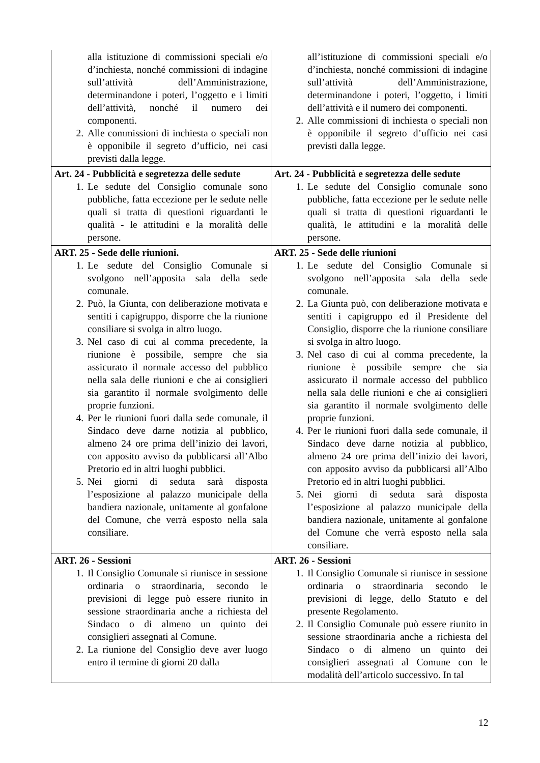| alla istituzione di commissioni speciali e/o d’inchiesta, nonché commissioni di indagine sull’attività dell’Amministrazione, determinandone i poteri, l’oggetto e i limiti dell’attività, nonché il numero dei componenti. 2. Alle commissioni di inchiesta o speciali non è opponibile il segreto d’ufficio, nei casi previsti dalla legge. | all’istituzione di commissioni speciali e/o d’inchiesta, nonché commissioni di indagine sull’attività dell’Amministrazione, determinandone i poteri, l’oggetto, i limiti dell’attività e il numero dei componenti. 2. Alle commissioni di inchiesta o speciali non è opponibile il segreto d’ufficio nei casi previsti dalla legge. |
| Art. 24 - Pubblicità e segretezza delle sedute 1. Le sedute del Consiglio comunale sono pubbliche, fatta eccezione per le sedute nelle quali si tratta di questioni riguardanti le qualità - le attitudini e la moralità delle persone. | Art. 24 - Pubblicità e segretezza delle sedute 1. Le sedute del Consiglio comunale sono pubbliche, fatta eccezione per le sedute nelle quali si tratta di questioni riguardanti le qualità, le attitudini e la moralità delle persone. |
| ART. 25 - Sede delle riunioni. 1. Le sedute del Consiglio Comunale si svolgono nell’apposita sala della sede comunale. 2. Può, la Giunta, con deliberazione motivata e sentiti i capigruppo, disporre che la riunione consiliare si svolga in altro luogo. 3. Nel caso di cui al comma precedente, la riunione è possibile, sempre che sia assicurato il normale accesso del pubblico nella sala delle riunioni e che ai consiglieri sia garantito il normale svolgimento delle proprie funzioni. 4. Per le riunioni fuori dalla sede comunale, il Sindaco deve darne notizia al pubblico, almeno 24 ore prima dell’inizio dei lavori, con apposito avviso da pubblicarsi all’Albo Pretorio ed in altri luoghi pubblici. 5. Nei giorni di seduta sarà disposta l’esposizione al palazzo municipale della bandiera nazionale, unitamente al gonfalone del Comune, che verrà esposto nella sala consiliare. | ART. 25 - Sede delle riunioni 1. Le sedute del Consiglio Comunale si svolgono nell’apposita sala della sede comunale. 2. La Giunta può, con deliberazione motivata e sentiti i capigruppo ed il Presidente del Consiglio, disporre che la riunione consiliare si svolga in altro luogo. 3. Nel caso di cui al comma precedente, la riunione è possibile sempre che sia assicurato il normale accesso del pubblico nella sala delle riunioni e che ai consiglieri sia garantito il normale svolgimento delle proprie funzioni. 4. Per le riunioni fuori dalla sede comunale, il Sindaco deve darne notizia al pubblico, almeno 24 ore prima dell’inizio dei lavori, con apposito avviso da pubblicarsi all’Albo Pretorio ed in altri luoghi pubblici. 5. Nei giorni di seduta sarà disposta l’esposizione al palazzo municipale della bandiera nazionale, unitamente al gonfalone del Comune che verrà esposto nella sala consiliare. |
| ART. 26 - Sessioni 1. Il Consiglio Comunale si riunisce in sessione ordinaria o straordinaria, secondo le previsioni di legge può essere riunito in sessione straordinaria anche a richiesta del Sindaco o di almeno un quinto dei consiglieri assegnati al Comune. 2. La riunione del Consiglio deve aver luogo entro il termine di giorni 20 dalla | ART. 26 - Sessioni 1. Il Consiglio Comunale si riunisce in sessione ordinaria o straordinaria secondo le previsioni di legge, dello Statuto e del presente Regolamento. 2. Il Consiglio Comunale può essere riunito in sessione straordinaria anche a richiesta del Sindaco o di almeno un quinto dei consiglieri assegnati al Comune con le modalità dell’articolo successivo. In tal |
12